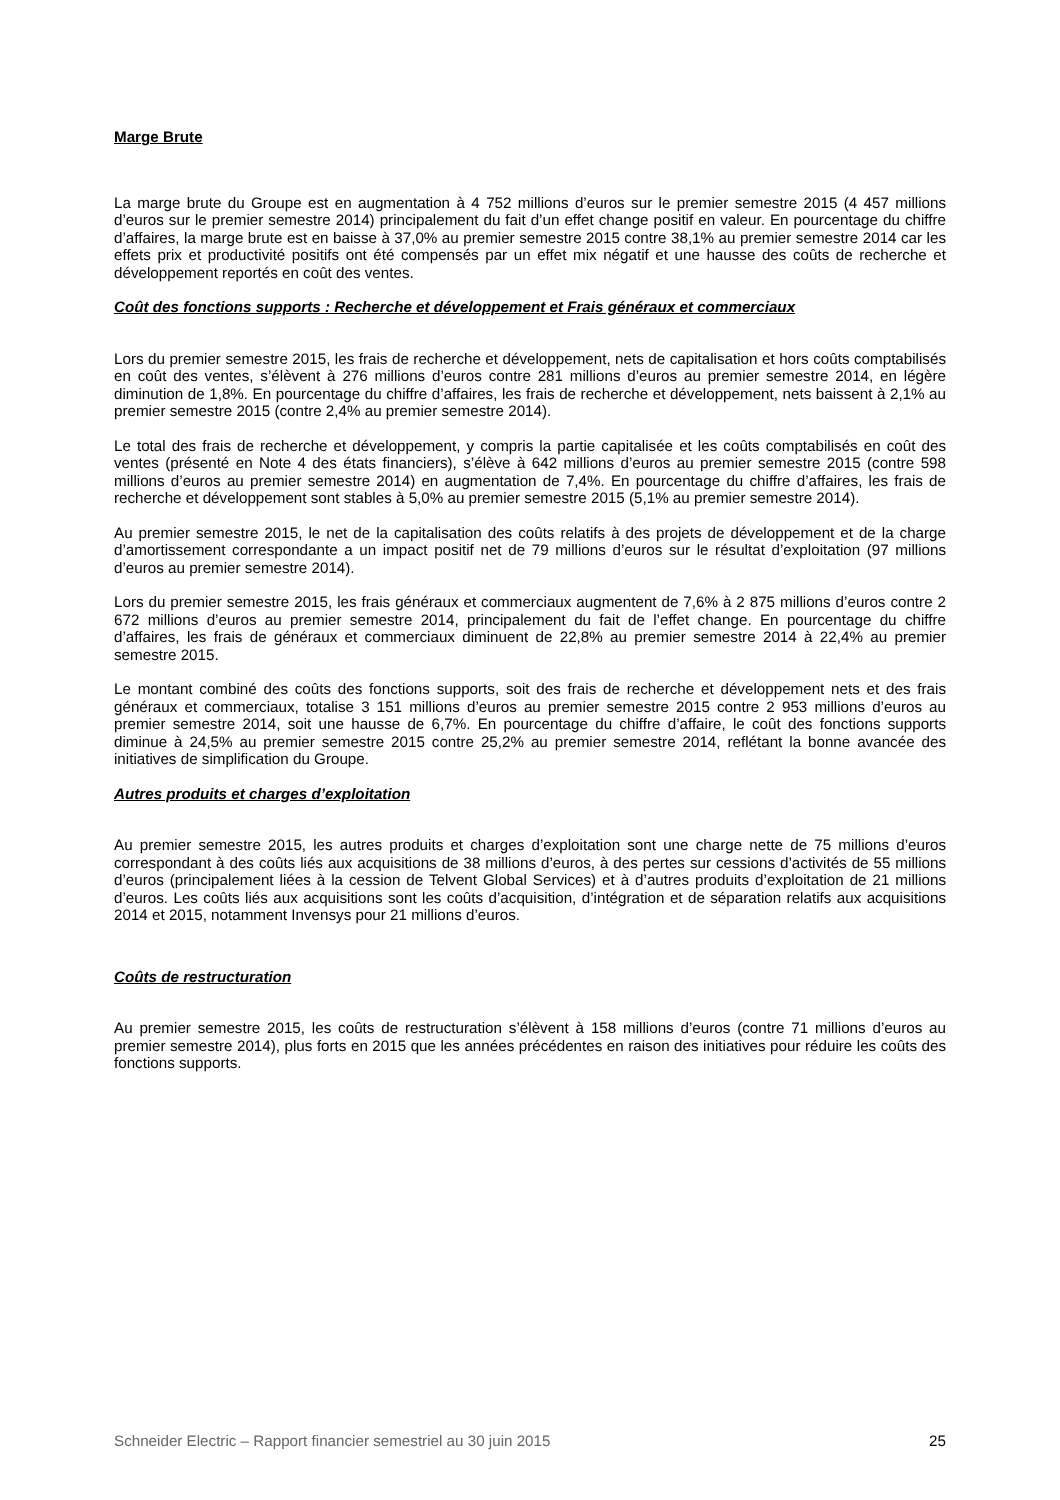Marge Brute
La marge brute du Groupe est en augmentation à 4 752 millions d’euros sur le premier semestre 2015 (4 457 millions d’euros sur le premier semestre 2014) principalement du fait d’un effet change positif en valeur. En pourcentage du chiffre d’affaires, la marge brute est en baisse à 37,0% au premier semestre 2015 contre 38,1% au premier semestre 2014 car les effets prix et productivité positifs ont été compensés par un effet mix négatif et une hausse des coûts de recherche et développement reportés en coût des ventes.
Coût des fonctions supports : Recherche et développement et Frais généraux et commerciaux
Lors du premier semestre 2015, les frais de recherche et développement, nets de capitalisation et hors coûts comptabilisés en coût des ventes, s’élèvent à 276 millions d’euros contre 281 millions d’euros au premier semestre 2014, en légère diminution de 1,8%. En pourcentage du chiffre d’affaires, les frais de recherche et développement, nets baissent à 2,1% au premier semestre 2015 (contre 2,4% au premier semestre 2014).
Le total des frais de recherche et développement, y compris la partie capitalisée et les coûts comptabilisés en coût des ventes (présenté en Note 4 des états financiers), s’élève à 642 millions d’euros au premier semestre 2015 (contre 598 millions d’euros au premier semestre 2014) en augmentation de 7,4%. En pourcentage du chiffre d’affaires, les frais de recherche et développement sont stables à 5,0% au premier semestre 2015 (5,1% au premier semestre 2014).
Au premier semestre 2015, le net de la capitalisation des coûts relatifs à des projets de développement et de la charge d’amortissement correspondante a un impact positif net de 79 millions d’euros sur le résultat d’exploitation (97 millions d’euros au premier semestre 2014).
Lors du premier semestre 2015, les frais généraux et commerciaux augmentent de 7,6% à 2 875 millions d’euros contre 2 672 millions d’euros au premier semestre 2014, principalement du fait de l’effet change. En pourcentage du chiffre d’affaires, les frais de généraux et commerciaux diminuent de 22,8% au premier semestre 2014 à 22,4% au premier semestre 2015.
Le montant combiné des coûts des fonctions supports, soit des frais de recherche et développement nets et des frais généraux et commerciaux, totalise 3 151 millions d’euros au premier semestre 2015 contre 2 953 millions d’euros au premier semestre 2014, soit une hausse de 6,7%. En pourcentage du chiffre d’affaire, le coût des fonctions supports diminue à 24,5% au premier semestre 2015 contre 25,2% au premier semestre 2014, reflétant la bonne avancée des initiatives de simplification du Groupe.
Autres produits et charges d’exploitation
Au premier semestre 2015, les autres produits et charges d’exploitation sont une charge nette de 75 millions d’euros correspondant à des coûts liés aux acquisitions de 38 millions d’euros, à des pertes sur cessions d’activités de 55 millions d’euros (principalement liées à la cession de Telvent Global Services) et à d’autres produits d’exploitation de 21 millions d’euros. Les coûts liés aux acquisitions sont les coûts d’acquisition, d’intégration et de séparation relatifs aux acquisitions 2014 et 2015, notamment Invensys pour 21 millions d’euros.
Coûts de restructuration
Au premier semestre 2015, les coûts de restructuration s’élèvent à 158 millions d’euros (contre 71 millions d’euros au premier semestre 2014), plus forts en 2015 que les années précédentes en raison des initiatives pour réduire les coûts des fonctions supports.
Schneider Electric – Rapport financier semestriel au 30 juin 2015 25